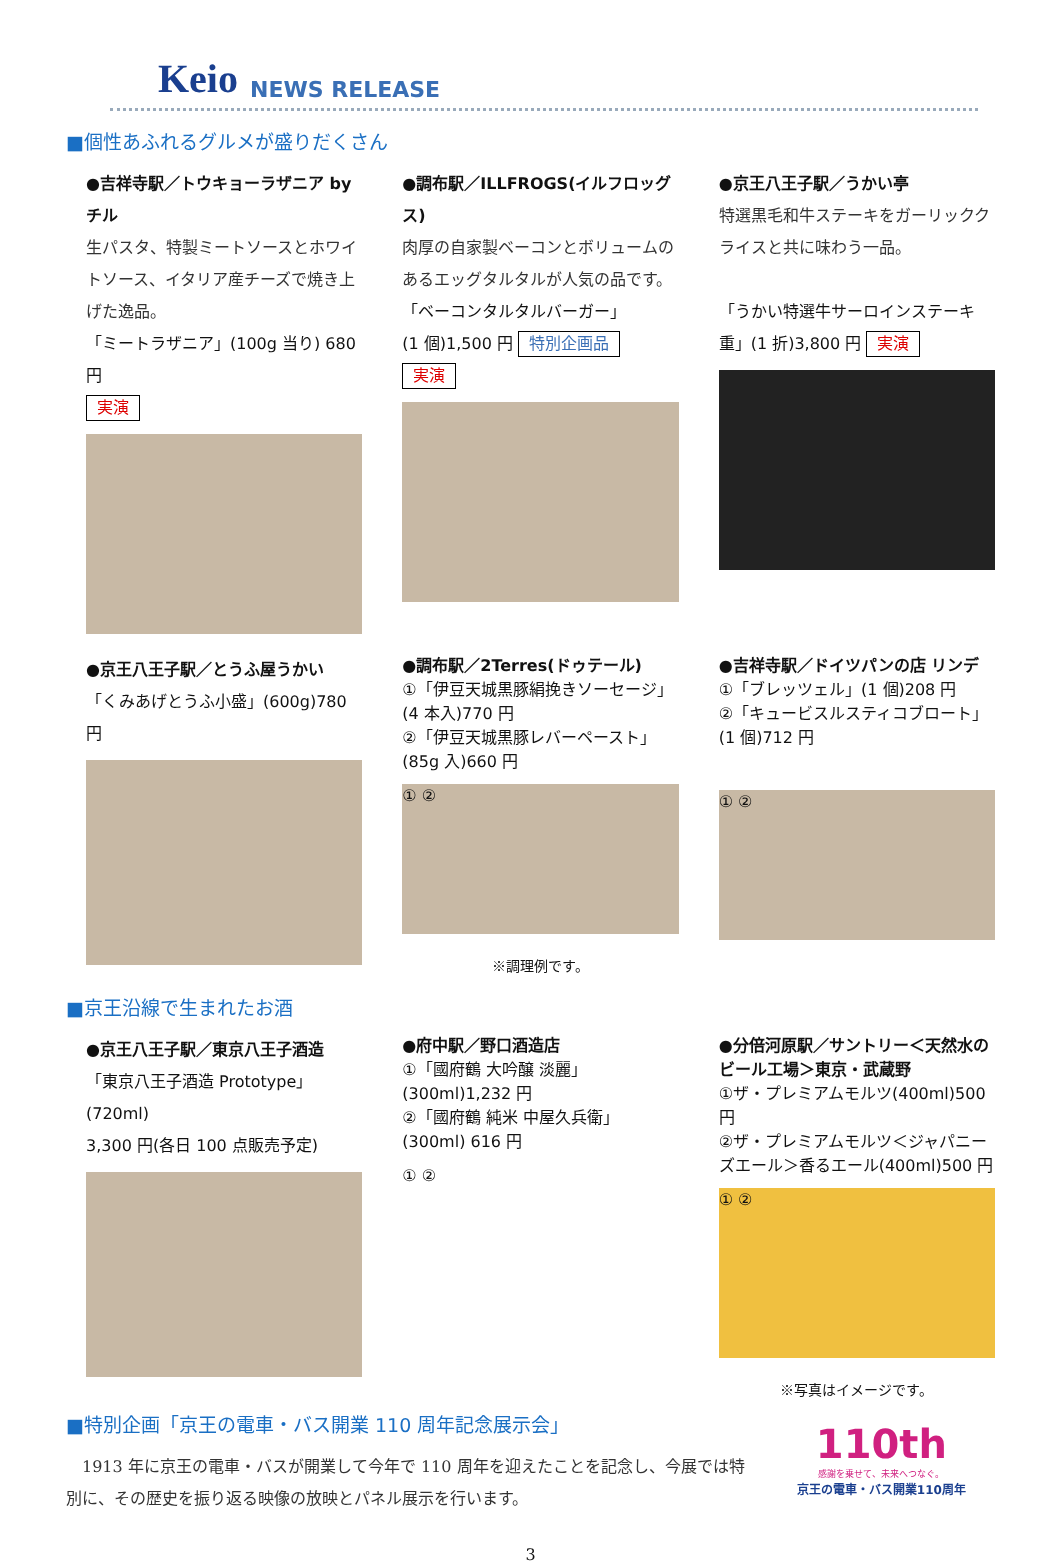Keio NEWS RELEASE
■個性あふれるグルメが盛りだくさん
●吉祥寺駅／トウキョーラザニア by チル
生パスタ、特製ミートソースとホワイトソース、イタリア産チーズで焼き上げた逸品。
「ミートラザニア」(100g 当り) 680 円
実演
●調布駅／ILLFROGS(イルフロッグス)
肉厚の自家製ベーコンとボリュームのあるエッグタルタルが人気の品です。
「ベーコンタルタルバーガー」
(1 個)1,500 円 特別企画品 実演
●京王八王子駅／うかい亭
特選黒毛和牛ステーキをガーリッククライスと共に味わう一品。
「うかい特選牛サーロインステーキ重」(1 折)3,800 円 実演
●京王八王子駅／とうふ屋うかい
「くみあげとうふ小盛」(600g)780 円
●調布駅／2Terres(ドゥテール)
①「伊豆天城黒豚絹挽きソーセージ」(4 本入)770 円
②「伊豆天城黒豚レバーペースト」(85g 入)660 円
① ②
※調理例です。
●吉祥寺駅／ドイツパンの店 リンデ
①「ブレッツェル」(1 個)208 円
②「キュービスルスティコブロート」(1 個)712 円
① ②
■京王沿線で生まれたお酒
●京王八王子駅／東京八王子酒造
「東京八王子酒造 Prototype」(720ml)
3,300 円(各日 100 点販売予定)
●府中駅／野口酒造店
①「國府鶴 大吟醸 淡麗」(300ml)1,232 円
②「國府鶴 純米 中屋久兵衛」(300ml) 616 円
① ②
●分倍河原駅／サントリー＜天然水のビール工場＞東京・武蔵野
①ザ・プレミアムモルツ(400ml)500 円
②ザ・プレミアムモルツ＜ジャパニーズエール＞香るエール(400ml)500 円
① ②
※写真はイメージです。
■特別企画「京王の電車・バス開業 110 周年記念展示会」
　1913 年に京王の電車・バスが開業して今年で 110 周年を迎えたことを記念し、今展では特別に、その歴史を振り返る映像の放映とパネル展示を行います。
110th
感謝を乗せて、未来へつなぐ。
京王の電車・バス開業110周年
3